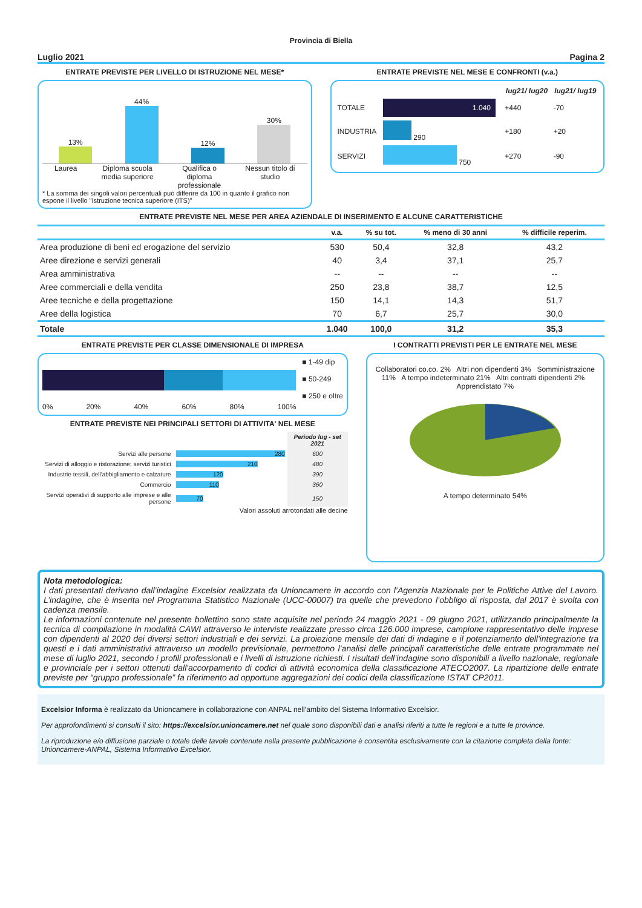Provincia di Biella
Luglio 2021 Pagina 2
ENTRATE PREVISTE PER LIVELLO DI ISTRUZIONE NEL MESE*
13%
44%
12%
30%
Laurea Diploma scuola
media superiore Qualifica o
diploma
professionale Nessun titolo di
studio
* La somma dei singoli valori percentuali può differire da 100 in quanto il grafico non espone il livello "Istruzione tecnica superiore (ITS)"
ENTRATE PREVISTE NEL MESE E CONFRONTI (v.a.)
| | | lug21/ lug20 | lug21/ lug19 |
| --- | --- | --- | --- |
| TOTALE | 1.040 | +440 | -70 |
| INDUSTRIA | 290 | +180 | +20 |
| SERVIZI | 750 | +270 | -90 |
ENTRATE PREVISTE NEL MESE PER AREA AZIENDALE DI INSERIMENTO E ALCUNE CARATTERISTICHE
| | v.a. | % su tot. | % meno di 30 anni | % difficile reperim. |
| --- | --- | --- | --- | --- |
| Area produzione di beni ed erogazione del servizio | 530 | 50,4 | 32,8 | 43,2 |
| Aree direzione e servizi generali | 40 | 3,4 | 37,1 | 25,7 |
| Area amministrativa | -- | -- | -- | -- |
| Aree commerciali e della vendita | 250 | 23,8 | 38,7 | 12,5 |
| Aree tecniche e della progettazione | 150 | 14,1 | 14,3 | 51,7 |
| Aree della logistica | 70 | 6,7 | 25,7 | 30,0 |
| Totale | 1.040 | 100,0 | 31,2 | 35,3 |
ENTRATE PREVISTE PER CLASSE DIMENSIONALE DI IMPRESA
0% 20% 40% 60% 80% 100% ■ 1-49 dip
■ 50-249
■ 250 e oltre
ENTRATE PREVISTE NEI PRINCIPALI SETTORI DI ATTIVITA' NEL MESE
| | | Periodo lug - set 2021 |
| --- | --- | --- |
| Servizi alle persone | 280 | 600 |
| Servizi di alloggio e ristorazione; servizi turistici | 210 | 480 |
| Industrie tessili, dell'abbigliamento e calzature | 120 | 390 |
| Commercio | 110 | 360 |
| Servizi operativi di supporto alle imprese e alle persone | 70 | 150 |
Valori assoluti arrotondati alle decine
I CONTRATTI PREVISTI PER LE ENTRATE NEL MESE
Collaboratori co.co. 2% Altri non dipendenti 3% Somministrazione 11% A tempo indeterminato 21% Altri contratti dipendenti 2% Apprendistato 7%
A tempo determinato 54%
Nota metodologica:
I dati presentati derivano dall’indagine Excelsior realizzata da Unioncamere in accordo con l’Agenzia Nazionale per le Politiche Attive del Lavoro. L’indagine, che è inserita nel Programma Statistico Nazionale (UCC-00007) tra quelle che prevedono l’obbligo di risposta, dal 2017 è svolta con cadenza mensile.
Le informazioni contenute nel presente bollettino sono state acquisite nel periodo 24 maggio 2021 - 09 giugno 2021, utilizzando principalmente la tecnica di compilazione in modalità CAWI attraverso le interviste realizzate presso circa 126.000 imprese, campione rappresentativo delle imprese con dipendenti al 2020 dei diversi settori industriali e dei servizi. La proiezione mensile dei dati di indagine e il potenziamento dell'integrazione tra questi e i dati amministrativi attraverso un modello previsionale, permettono l’analisi delle principali caratteristiche delle entrate programmate nel mese di luglio 2021, secondo i profili professionali e i livelli di istruzione richiesti. I risultati dell’indagine sono disponibili a livello nazionale, regionale e provinciale per i settori ottenuti dall'accorpamento di codici di attività economica della classificazione ATECO2007. La ripartizione delle entrate previste per “gruppo professionale” fa riferimento ad opportune aggregazioni dei codici della classificazione ISTAT CP2011.
Excelsior Informa è realizzato da Unioncamere in collaborazione con ANPAL nell’ambito del Sistema Informativo Excelsior.
Per approfondimenti si consulti il sito: https://excelsior.unioncamere.net nel quale sono disponibili dati e analisi riferiti a tutte le regioni e a tutte le province.
La riproduzione e/o diffusione parziale o totale delle tavole contenute nella presente pubblicazione è consentita esclusivamente con la citazione completa della fonte: Unioncamere-ANPAL, Sistema Informativo Excelsior.